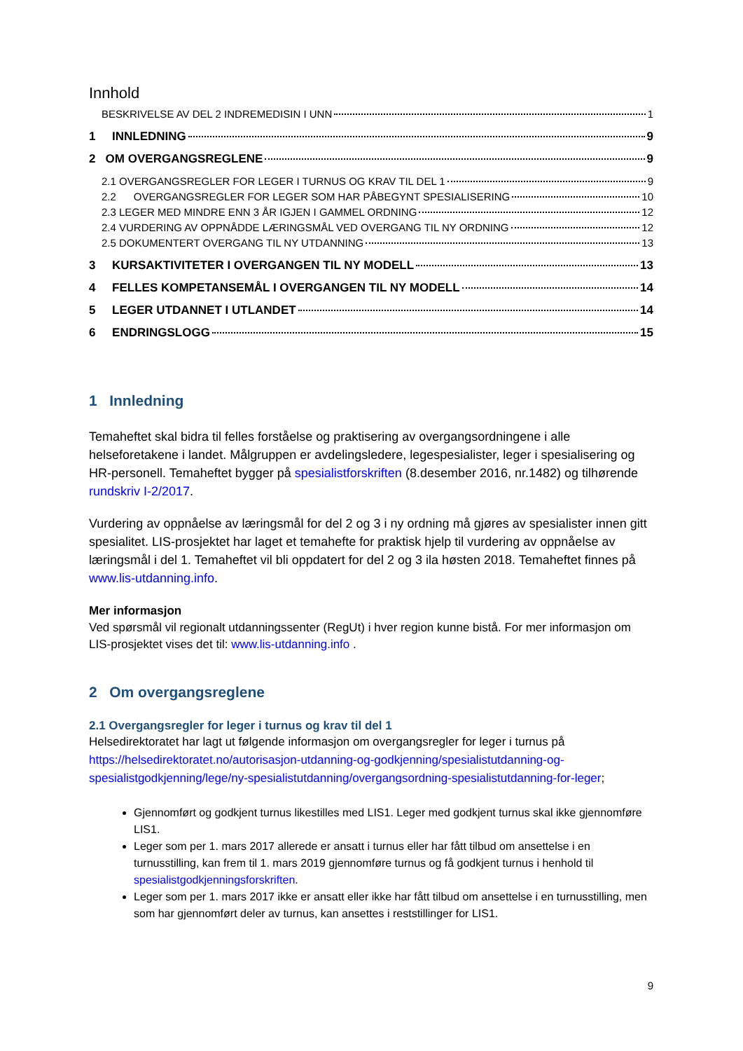Innhold
BESKRIVELSE AV DEL 2 INDREMEDISIN I UNN 1
1 INNLEDNING 9
2 OM OVERGANGSREGLENE 9
2.1 OVERGANGSREGLER FOR LEGER I TURNUS OG KRAV TIL DEL 1 9
2.2 OVERGANGSREGLER FOR LEGER SOM HAR PÅBEGYNT SPESIALISERING 10
2.3 LEGER MED MINDRE ENN 3 ÅR IGJEN I GAMMEL ORDNING 12
2.4 VURDERING AV OPPNÅDDE LÆRINGSMÅL VED OVERGANG TIL NY ORDNING 12
2.5 DOKUMENTERT OVERGANG TIL NY UTDANNING 13
3 KURSAKTIVITETER I OVERGANGEN TIL NY MODELL 13
4 FELLES KOMPETANSEMÅL I OVERGANGEN TIL NY MODELL 14
5 LEGER UTDANNET I UTLANDET 14
6 ENDRINGSLOGG 15
1 Innledning
Temaheftet skal bidra til felles forståelse og praktisering av overgangsordningene i alle helseforetakene i landet. Målgruppen er avdelingsledere, legespesialister, leger i spesialisering og HR-personell. Temaheftet bygger på spesialistforskriften (8.desember 2016, nr.1482) og tilhørende rundskriv I-2/2017.
Vurdering av oppnåelse av læringsmål for del 2 og 3 i ny ordning må gjøres av spesialister innen gitt spesialitet. LIS-prosjektet har laget et temahefte for praktisk hjelp til vurdering av oppnåelse av læringsmål i del 1. Temaheftet vil bli oppdatert for del 2 og 3 ila høsten 2018. Temaheftet finnes på www.lis-utdanning.info.
Mer informasjon
Ved spørsmål vil regionalt utdanningssenter (RegUt) i hver region kunne bistå. For mer informasjon om LIS-prosjektet vises det til: www.lis-utdanning.info .
2 Om overgangsreglene
2.1 Overgangsregler for leger i turnus og krav til del 1
Helsedirektoratet har lagt ut følgende informasjon om overgangsregler for leger i turnus på https://helsedirektoratet.no/autorisasjon-utdanning-og-godkjenning/spesialistutdanning-og-spesialistgodkjenning/lege/ny-spesialistutdanning/overgangsordning-spesialistutdanning-for-leger;
Gjennomført og godkjent turnus likestilles med LIS1. Leger med godkjent turnus skal ikke gjennomføre LIS1.
Leger som per 1. mars 2017 allerede er ansatt i turnus eller har fått tilbud om ansettelse i en turnusstilling, kan frem til 1. mars 2019 gjennomføre turnus og få godkjent turnus i henhold til spesialistgodkjenningsforskriften.
Leger som per 1. mars 2017 ikke er ansatt eller ikke har fått tilbud om ansettelse i en turnusstilling, men som har gjennomført deler av turnus, kan ansettes i reststillinger for LIS1.
9